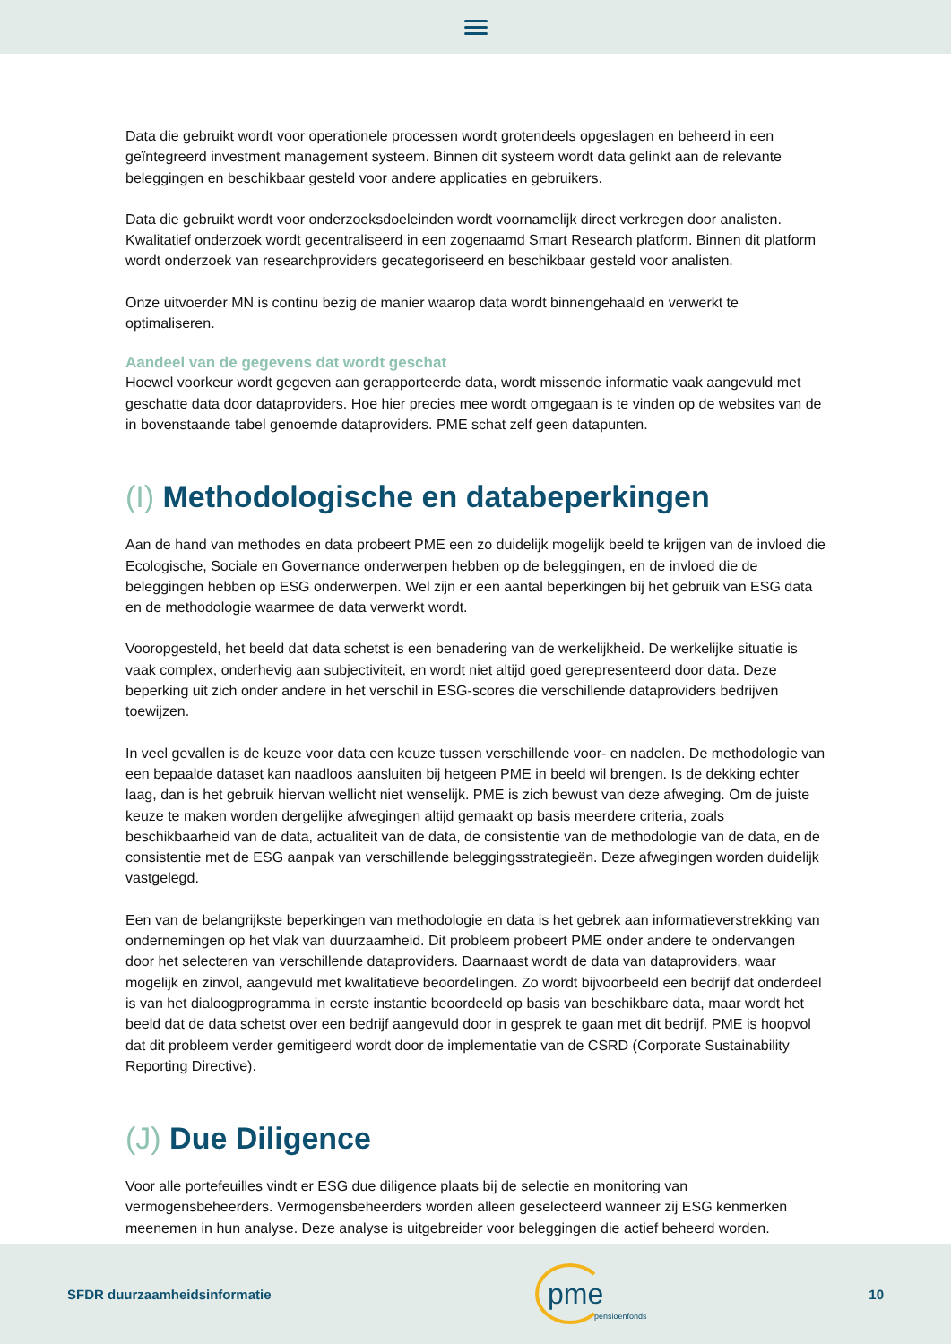Data die gebruikt wordt voor operationele processen wordt grotendeels opgeslagen en beheerd in een geïntegreerd investment management systeem. Binnen dit systeem wordt data gelinkt aan de relevante beleggingen en beschikbaar gesteld voor andere applicaties en gebruikers.
Data die gebruikt wordt voor onderzoeksdoeleinden wordt voornamelijk direct verkregen door analisten. Kwalitatief onderzoek wordt gecentraliseerd in een zogenaamd Smart Research platform. Binnen dit platform wordt onderzoek van researchproviders gecategoriseerd en beschikbaar gesteld voor analisten.
Onze uitvoerder MN is continu bezig de manier waarop data wordt binnengehaald en verwerkt te optimaliseren.
Aandeel van de gegevens dat wordt geschat
Hoewel voorkeur wordt gegeven aan gerapporteerde data, wordt missende informatie vaak aangevuld met geschatte data door dataproviders. Hoe hier precies mee wordt omgegaan is te vinden op de websites van de in bovenstaande tabel genoemde dataproviders. PME schat zelf geen datapunten.
(I) Methodologische en databeperkingen
Aan de hand van methodes en data probeert PME een zo duidelijk mogelijk beeld te krijgen van de invloed die Ecologische, Sociale en Governance onderwerpen hebben op de beleggingen, en de invloed die de beleggingen hebben op ESG onderwerpen. Wel zijn er een aantal beperkingen bij het gebruik van ESG data en de methodologie waarmee de data verwerkt wordt.
Vooropgesteld, het beeld dat data schetst is een benadering van de werkelijkheid. De werkelijke situatie is vaak complex, onderhevig aan subjectiviteit, en wordt niet altijd goed gerepresenteerd door data. Deze beperking uit zich onder andere in het verschil in ESG-scores die verschillende dataproviders bedrijven toewijzen.
In veel gevallen is de keuze voor data een keuze tussen verschillende voor- en nadelen. De methodologie van een bepaalde dataset kan naadloos aansluiten bij hetgeen PME in beeld wil brengen. Is de dekking echter laag, dan is het gebruik hiervan wellicht niet wenselijk. PME is zich bewust van deze afweging. Om de juiste keuze te maken worden dergelijke afwegingen altijd gemaakt op basis meerdere criteria, zoals beschikbaarheid van de data, actualiteit van de data, de consistentie van de methodologie van de data, en de consistentie met de ESG aanpak van verschillende beleggingsstrategieën. Deze afwegingen worden duidelijk vastgelegd.
Een van de belangrijkste beperkingen van methodologie en data is het gebrek aan informatieverstrekking van ondernemingen op het vlak van duurzaamheid. Dit probleem probeert PME onder andere te ondervangen door het selecteren van verschillende dataproviders. Daarnaast wordt de data van dataproviders, waar mogelijk en zinvol, aangevuld met kwalitatieve beoordelingen. Zo wordt bijvoorbeeld een bedrijf dat onderdeel is van het dialoogprogramma in eerste instantie beoordeeld op basis van beschikbare data, maar wordt het beeld dat de data schetst over een bedrijf aangevuld door in gesprek te gaan met dit bedrijf. PME is hoopvol dat dit probleem verder gemitigeerd wordt door de implementatie van de CSRD (Corporate Sustainability Reporting Directive).
(J) Due Diligence
Voor alle portefeuilles vindt er ESG due diligence plaats bij de selectie en monitoring van vermogensbeheerders. Vermogensbeheerders worden alleen geselecteerd wanneer zij ESG kenmerken meenemen in hun analyse. Deze analyse is uitgebreider voor beleggingen die actief beheerd worden.
SFDR duurzaamheidsinformatie
pme
pensioenfonds
10